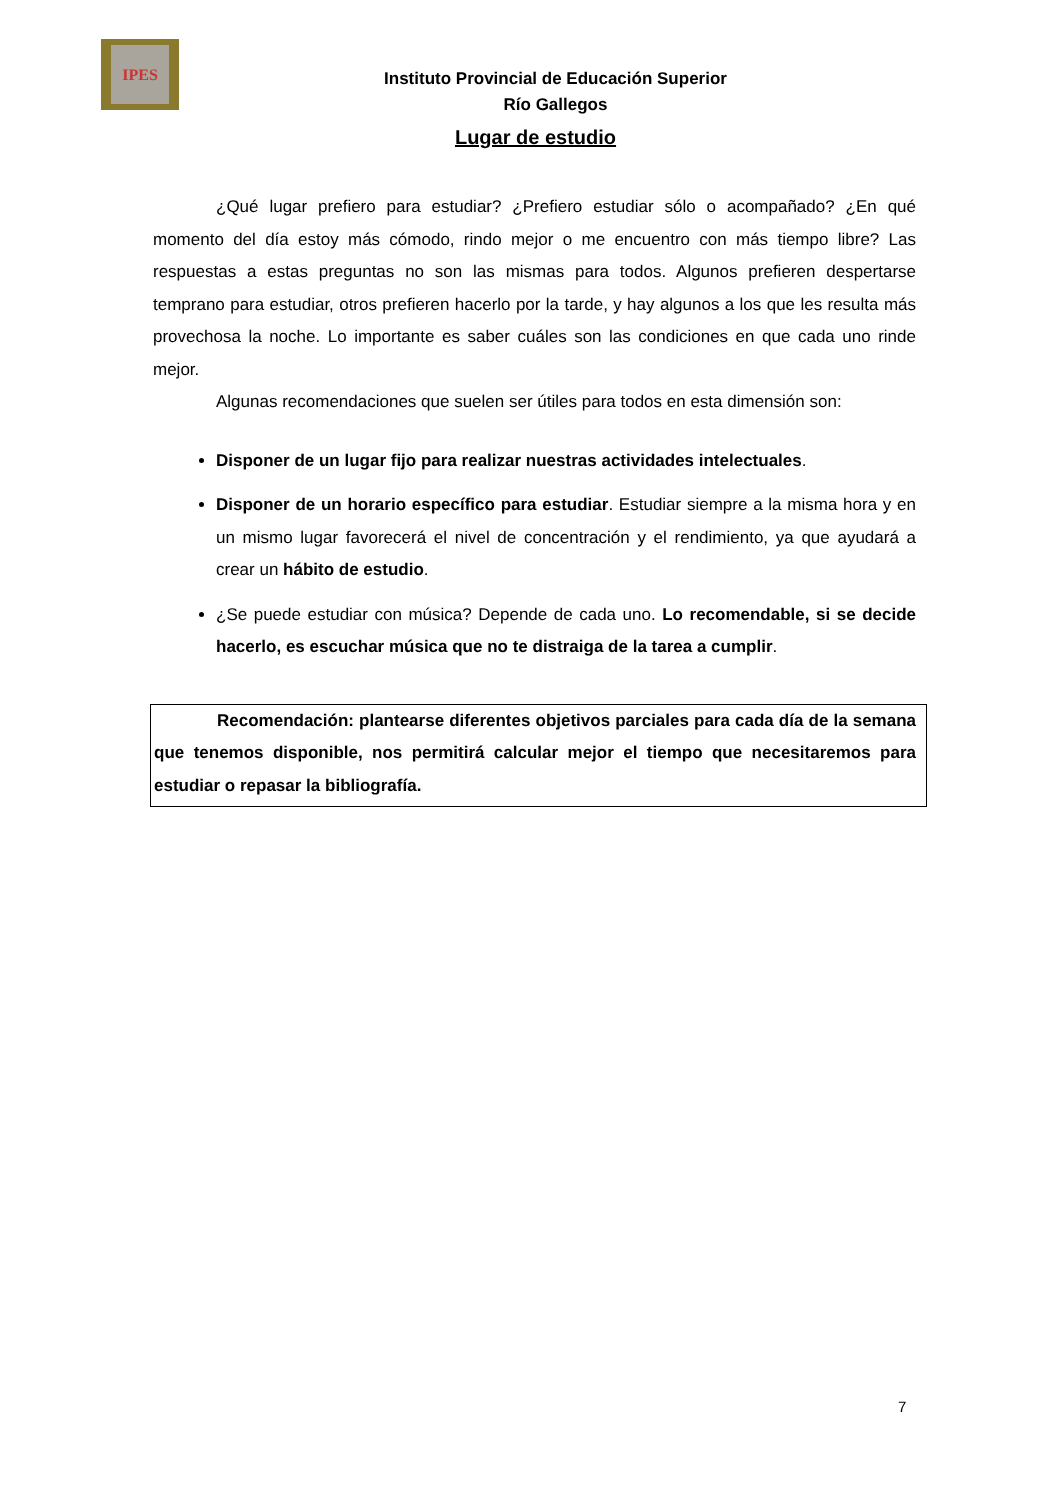IPES
Instituto Provincial de Educación Superior
Río Gallegos
Lugar de estudio
¿Qué lugar prefiero para estudiar? ¿Prefiero estudiar sólo o acompañado? ¿En qué momento del día estoy más cómodo, rindo mejor o me encuentro con más tiempo libre? Las respuestas a estas preguntas no son las mismas para todos. Algunos prefieren despertarse temprano para estudiar, otros prefieren hacerlo por la tarde, y hay algunos a los que les resulta más provechosa la noche. Lo importante es saber cuáles son las condiciones en que cada uno rinde mejor.
Algunas recomendaciones que suelen ser útiles para todos en esta dimensión son:
Disponer de un lugar fijo para realizar nuestras actividades intelectuales.
Disponer de un horario específico para estudiar. Estudiar siempre a la misma hora y en un mismo lugar favorecerá el nivel de concentración y el rendimiento, ya que ayudará a crear un hábito de estudio.
¿Se puede estudiar con música? Depende de cada uno. Lo recomendable, si se decide hacerlo, es escuchar música que no te distraiga de la tarea a cumplir.
Recomendación: plantearse diferentes objetivos parciales para cada día de la semana que tenemos disponible, nos permitirá calcular mejor el tiempo que necesitaremos para estudiar o repasar la bibliografía.
7